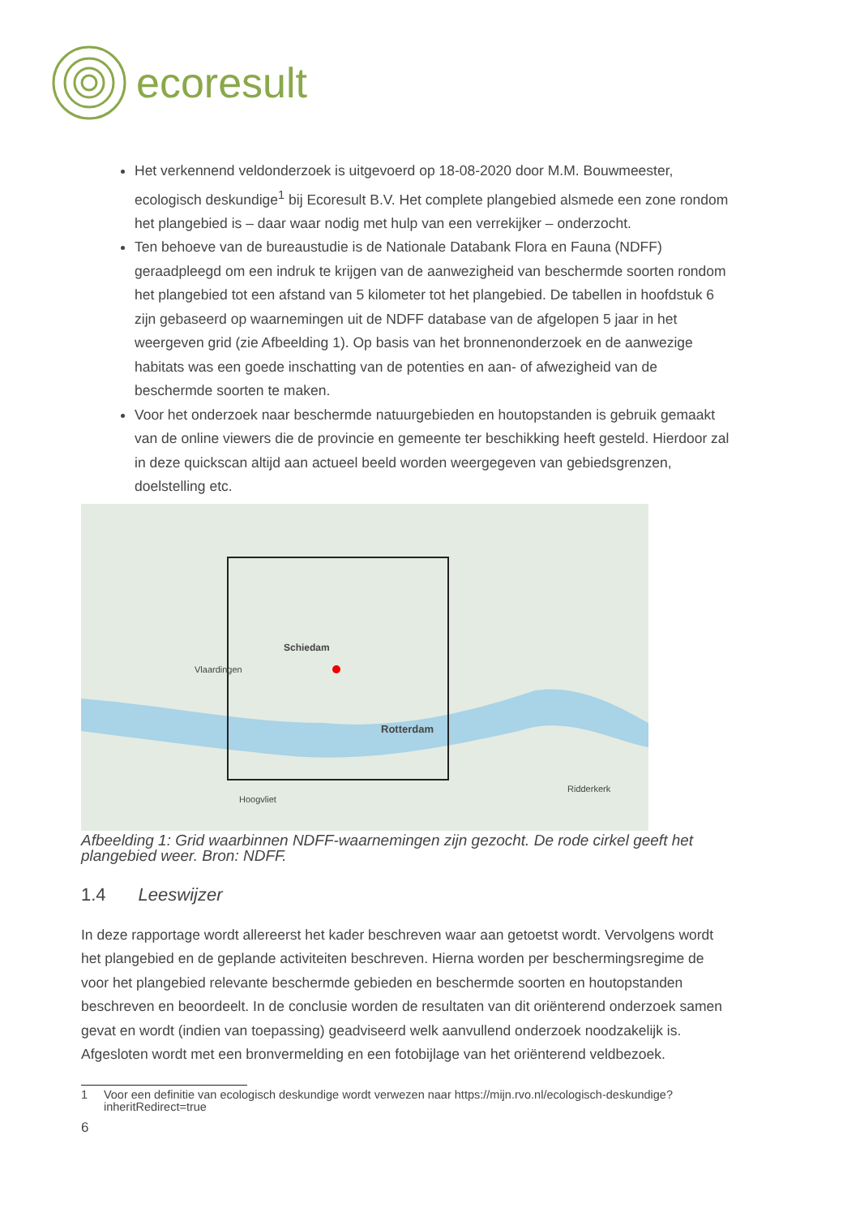ecoresult
Het verkennend veldonderzoek is uitgevoerd op 18-08-2020 door M.M. Bouwmeester, ecologisch deskundige<sup>1</sup> bij Ecoresult B.V. Het complete plangebied alsmede een zone rondom het plangebied is – daar waar nodig met hulp van een verrekijker – onderzocht.
Ten behoeve van de bureaustudie is de Nationale Databank Flora en Fauna (NDFF) geraadpleegd om een indruk te krijgen van de aanwezigheid van beschermde soorten rondom het plangebied tot een afstand van 5 kilometer tot het plangebied. De tabellen in hoofdstuk 6 zijn gebaseerd op waarnemingen uit de NDFF database van de afgelopen 5 jaar in het weergeven grid (zie Afbeelding 1). Op basis van het bronnenonderzoek en de aanwezige habitats was een goede inschatting van de potenties en aan- of afwezigheid van de beschermde soorten te maken.
Voor het onderzoek naar beschermde natuurgebieden en houtopstanden is gebruik gemaakt van de online viewers die de provincie en gemeente ter beschikking heeft gesteld. Hierdoor zal in deze quickscan altijd aan actueel beeld worden weergegeven van gebiedsgrenzen, doelstelling etc.
Schiedam
Rotterdam
Vlaardingen
Hoogvliet
Ridderkerk
Afbeelding 1: Grid waarbinnen NDFF-waarnemingen zijn gezocht. De rode cirkel geeft het plangebied weer. Bron: NDFF.
1.4 Leeswijzer
In deze rapportage wordt allereerst het kader beschreven waar aan getoetst wordt. Vervolgens wordt het plangebied en de geplande activiteiten beschreven. Hierna worden per beschermingsregime de voor het plangebied relevante beschermde gebieden en beschermde soorten en houtopstanden beschreven en beoordeelt. In de conclusie worden de resultaten van dit oriënterend onderzoek samen gevat en wordt (indien van toepassing) geadviseerd welk aanvullend onderzoek noodzakelijk is. Afgesloten wordt met een bronvermelding en een fotobijlage van het oriënterend veldbezoek.
1 Voor een definitie van ecologisch deskundige wordt verwezen naar https://mijn.rvo.nl/ecologisch-deskundige?inheritRedirect=true
6